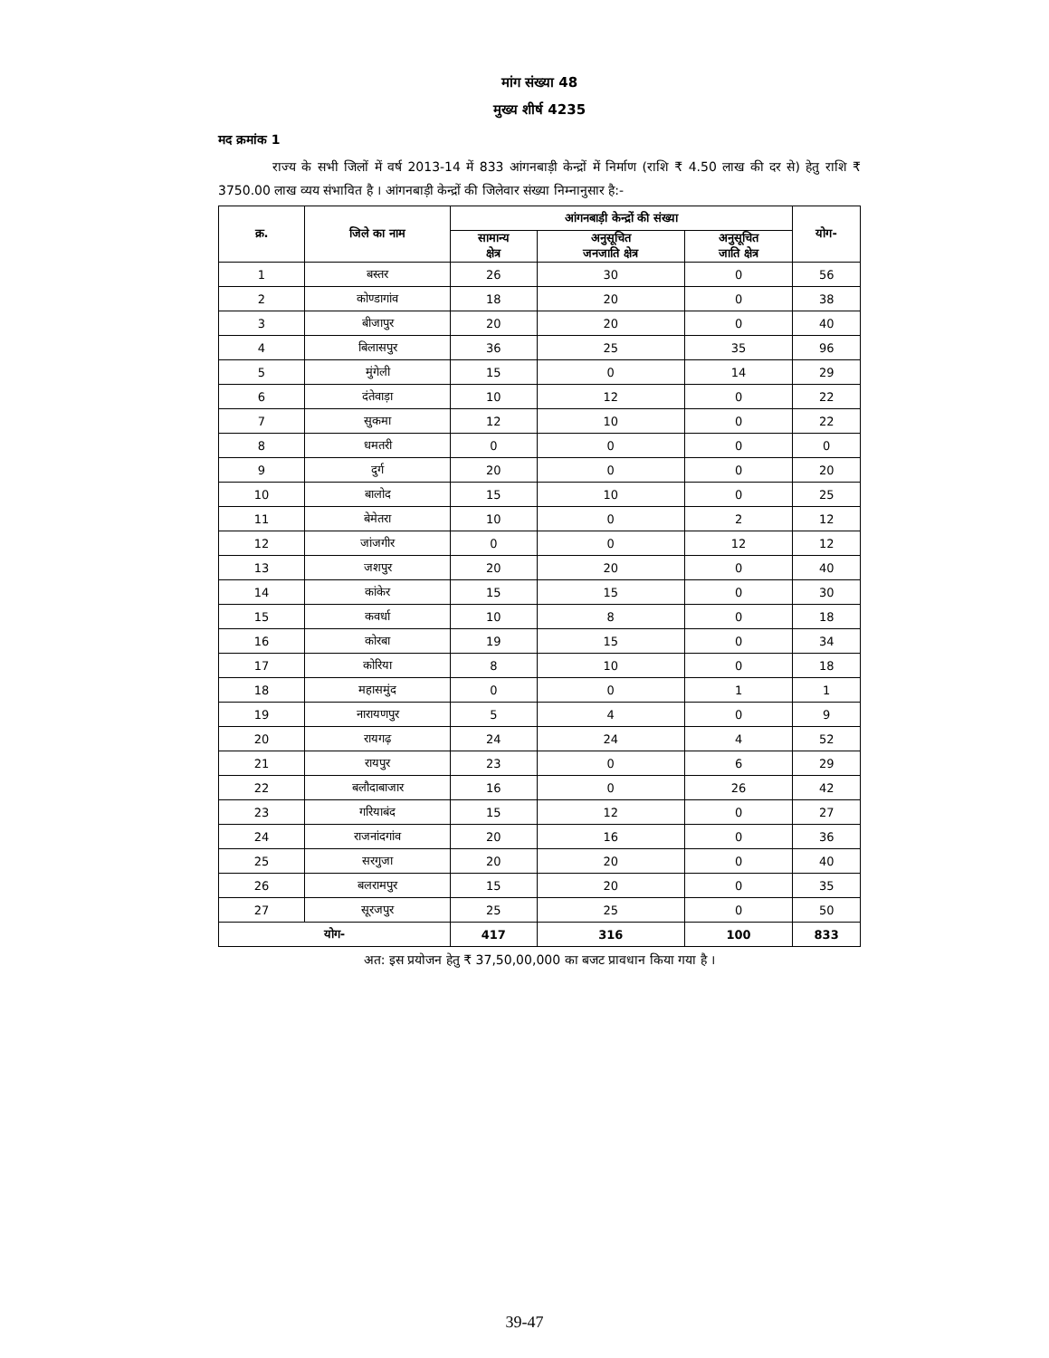मांग संख्या 48
मुख्य शीर्ष 4235
मद क्रमांक 1
राज्य के सभी जिलों में वर्ष 2013-14 में 833 आंगनबाड़ी केन्द्रों में निर्माण (राशि ₹ 4.50 लाख की दर से) हेतु राशि ₹ 3750.00 लाख व्यय संभावित है । आंगनबाड़ी केन्द्रों की जिलेवार संख्या निम्नानुसार है:-
| क्र. | जिले का नाम | आंगनबाड़ी केन्द्रों की संख्या | | | योग- |
| --- | --- | --- | --- | --- | --- |
| | | सामान्य क्षेत्र | अनुसूचित जनजाति क्षेत्र | अनुसूचित जाति क्षेत्र | |
| 1 | बस्तर | 26 | 30 | 0 | 56 |
| 2 | कोण्डागांव | 18 | 20 | 0 | 38 |
| 3 | बीजापुर | 20 | 20 | 0 | 40 |
| 4 | बिलासपुर | 36 | 25 | 35 | 96 |
| 5 | मुंगेली | 15 | 0 | 14 | 29 |
| 6 | दंतेवाड़ा | 10 | 12 | 0 | 22 |
| 7 | सुकमा | 12 | 10 | 0 | 22 |
| 8 | धमतरी | 0 | 0 | 0 | 0 |
| 9 | दुर्ग | 20 | 0 | 0 | 20 |
| 10 | बालोद | 15 | 10 | 0 | 25 |
| 11 | बेमेतरा | 10 | 0 | 2 | 12 |
| 12 | जांजगीर | 0 | 0 | 12 | 12 |
| 13 | जशपुर | 20 | 20 | 0 | 40 |
| 14 | कांकेर | 15 | 15 | 0 | 30 |
| 15 | कवर्धा | 10 | 8 | 0 | 18 |
| 16 | कोरबा | 19 | 15 | 0 | 34 |
| 17 | कोरिया | 8 | 10 | 0 | 18 |
| 18 | महासमुंद | 0 | 0 | 1 | 1 |
| 19 | नारायणपुर | 5 | 4 | 0 | 9 |
| 20 | रायगढ़ | 24 | 24 | 4 | 52 |
| 21 | रायपुर | 23 | 0 | 6 | 29 |
| 22 | बलौदाबाजार | 16 | 0 | 26 | 42 |
| 23 | गरियाबंद | 15 | 12 | 0 | 27 |
| 24 | राजनांदगांव | 20 | 16 | 0 | 36 |
| 25 | सरगुजा | 20 | 20 | 0 | 40 |
| 26 | बलरामपुर | 15 | 20 | 0 | 35 |
| 27 | सूरजपुर | 25 | 25 | 0 | 50 |
| योग- | | 417 | 316 | 100 | 833 |
अत: इस प्रयोजन हेतु ₹ 37,50,00,000 का बजट प्रावधान किया गया है ।
39-47